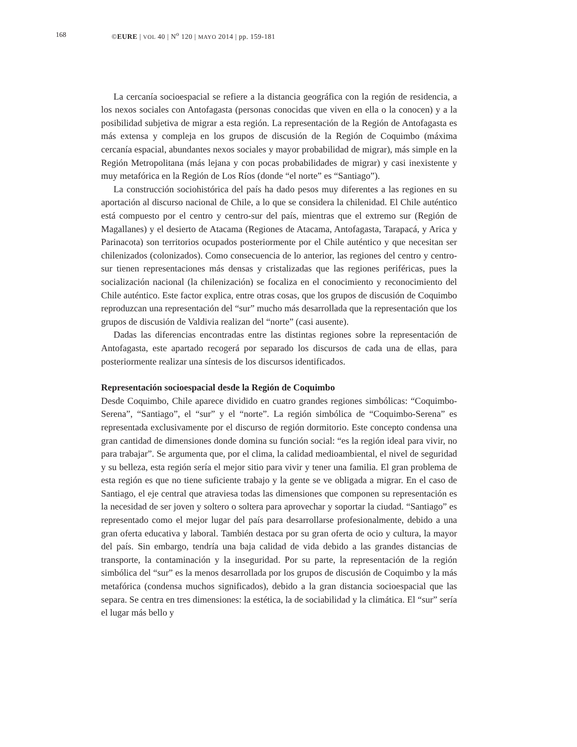168 ©EURE | VOL 40 | N<sup>o</sup> 120 | MAYO 2014 | pp. 159-181
La cercanía socioespacial se refiere a la distancia geográfica con la región de residencia, a los nexos sociales con Antofagasta (personas conocidas que viven en ella o la conocen) y a la posibilidad subjetiva de migrar a esta región. La representación de la Región de Antofagasta es más extensa y compleja en los grupos de discusión de la Región de Coquimbo (máxima cercanía espacial, abundantes nexos sociales y mayor probabilidad de migrar), más simple en la Región Metropolitana (más lejana y con pocas probabilidades de migrar) y casi inexistente y muy metafórica en la Región de Los Ríos (donde “el norte” es “Santiago”).
La construcción sociohistórica del país ha dado pesos muy diferentes a las regiones en su aportación al discurso nacional de Chile, a lo que se considera la chilenidad. El Chile auténtico está compuesto por el centro y centro-sur del país, mientras que el extremo sur (Región de Magallanes) y el desierto de Atacama (Regiones de Atacama, Antofagasta, Tarapacá, y Arica y Parinacota) son territorios ocupados posteriormente por el Chile auténtico y que necesitan ser chilenizados (colonizados). Como consecuencia de lo anterior, las regiones del centro y centro-sur tienen representaciones más densas y cristalizadas que las regiones periféricas, pues la socialización nacional (la chilenización) se focaliza en el conocimiento y reconocimiento del Chile auténtico. Este factor explica, entre otras cosas, que los grupos de discusión de Coquimbo reproduzcan una representación del “sur” mucho más desarrollada que la representación que los grupos de discusión de Valdivia realizan del “norte” (casi ausente).
Dadas las diferencias encontradas entre las distintas regiones sobre la representación de Antofagasta, este apartado recogerá por separado los discursos de cada una de ellas, para posteriormente realizar una síntesis de los discursos identificados.
Representación socioespacial desde la Región de Coquimbo
Desde Coquimbo, Chile aparece dividido en cuatro grandes regiones simbólicas: “Coquimbo-Serena”, “Santiago”, el “sur” y el “norte”. La región simbólica de “Coquimbo-Serena” es representada exclusivamente por el discurso de región dormitorio. Este concepto condensa una gran cantidad de dimensiones donde domina su función social: “es la región ideal para vivir, no para trabajar”. Se argumenta que, por el clima, la calidad medioambiental, el nivel de seguridad y su belleza, esta región sería el mejor sitio para vivir y tener una familia. El gran problema de esta región es que no tiene suficiente trabajo y la gente se ve obligada a migrar. En el caso de Santiago, el eje central que atraviesa todas las dimensiones que componen su representación es la necesidad de ser joven y soltero o soltera para aprovechar y soportar la ciudad. “Santiago” es representado como el mejor lugar del país para desarrollarse profesionalmente, debido a una gran oferta educativa y laboral. También destaca por su gran oferta de ocio y cultura, la mayor del país. Sin embargo, tendría una baja calidad de vida debido a las grandes distancias de transporte, la contaminación y la inseguridad. Por su parte, la representación de la región simbólica del “sur” es la menos desarrollada por los grupos de discusión de Coquimbo y la más metafórica (condensa muchos significados), debido a la gran distancia socioespacial que las separa. Se centra en tres dimensiones: la estética, la de sociabilidad y la climática. El “sur” sería el lugar más bello y